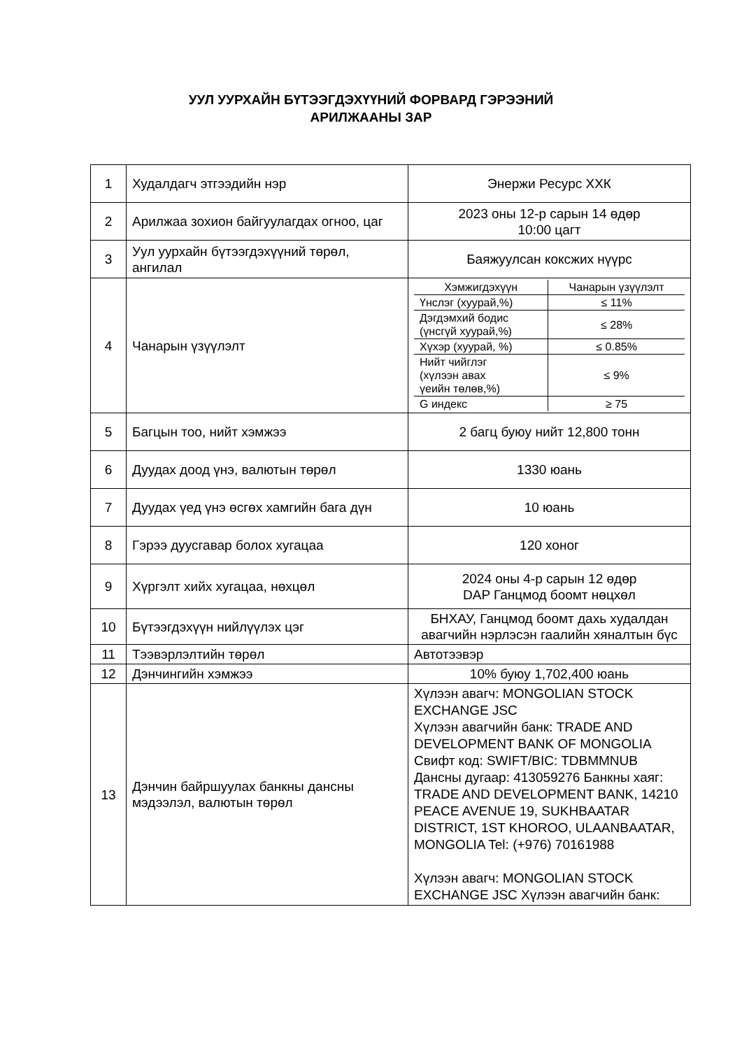УУЛ УУРХАЙН БҮТЭЭГДЭХҮҮНИЙ ФОРВАРД ГЭРЭЭНИЙ
АРИЛЖААНЫ ЗАР
| 1 | Худалдагч этгээдийн нэр | Энержи Ресурс ХХК |
| 2 | Арилжаа зохион байгуулагдах огноо, цаг | 2023 оны 12-р сарын 14 өдөр 10:00 цагт |
| 3 | Уул уурхайн бүтээгдэхүүний төрөл, ангилал | Баяжуулсан коксжих нүүрс |
| 4 | Чанарын үзүүлэлт | / Хэмжигдэхүүн / Чанарын үзүүлэлт / / --- / --- / / Үнслэг (хуурай,%) / ≤ 11% / / Дэгдэмхий бодис (үнсгүй хуурай,%) / ≤ 28% / / Хүхэр (хуурай, %) / ≤ 0.85% / / Нийт чийглэг (хүлээн авах үеийн төлөв,%) / ≤ 9% / / G индекс / ≥ 75 / |
| 5 | Багцын тоо, нийт хэмжээ | 2 багц буюу нийт 12,800 тонн |
| 6 | Дуудах доод үнэ, валютын төрөл | 1330 юань |
| 7 | Дуудах үед үнэ өсгөх хамгийн бага дүн | 10 юань |
| 8 | Гэрээ дуусгавар болох хугацаа | 120 хоног |
| 9 | Хүргэлт хийх хугацаа, нөхцөл | 2024 оны 4-р сарын 12 өдөр DAP Ганцмод боомт нөцхөл |
| 10 | Бүтээгдэхүүн нийлүүлэх цэг | БНХАУ, Ганцмод боомт дахь худалдан авагчийн нэрлэсэн гаалийн хяналтын бүс |
| 11 | Тээвэрлэлтийн төрөл | Автотээвэр |
| 12 | Дэнчингийн хэмжээ | 10% буюу 1,702,400 юань |
| 13 | Дэнчин байршуулах банкны дансны мэдээлэл, валютын төрөл | Хүлээн авагч: MONGOLIAN STOCK EXCHANGE JSC Хүлээн авагчийн банк: TRADE AND DEVELOPMENT BANK OF MONGOLIA Свифт код: SWIFT/BIC: TDBMMNUB Дансны дугаар: 413059276 Банкны хаяг: TRADE AND DEVELOPMENT BANK, 14210 PEACE AVENUE 19, SUKHBAATAR DISTRICT, 1ST KHOROO, ULAANBAATAR, MONGOLIA Tel: (+976) 70161988 Хүлээн авагч: MONGOLIAN STOCK EXCHANGE JSC Хүлээн авагчийн банк: |